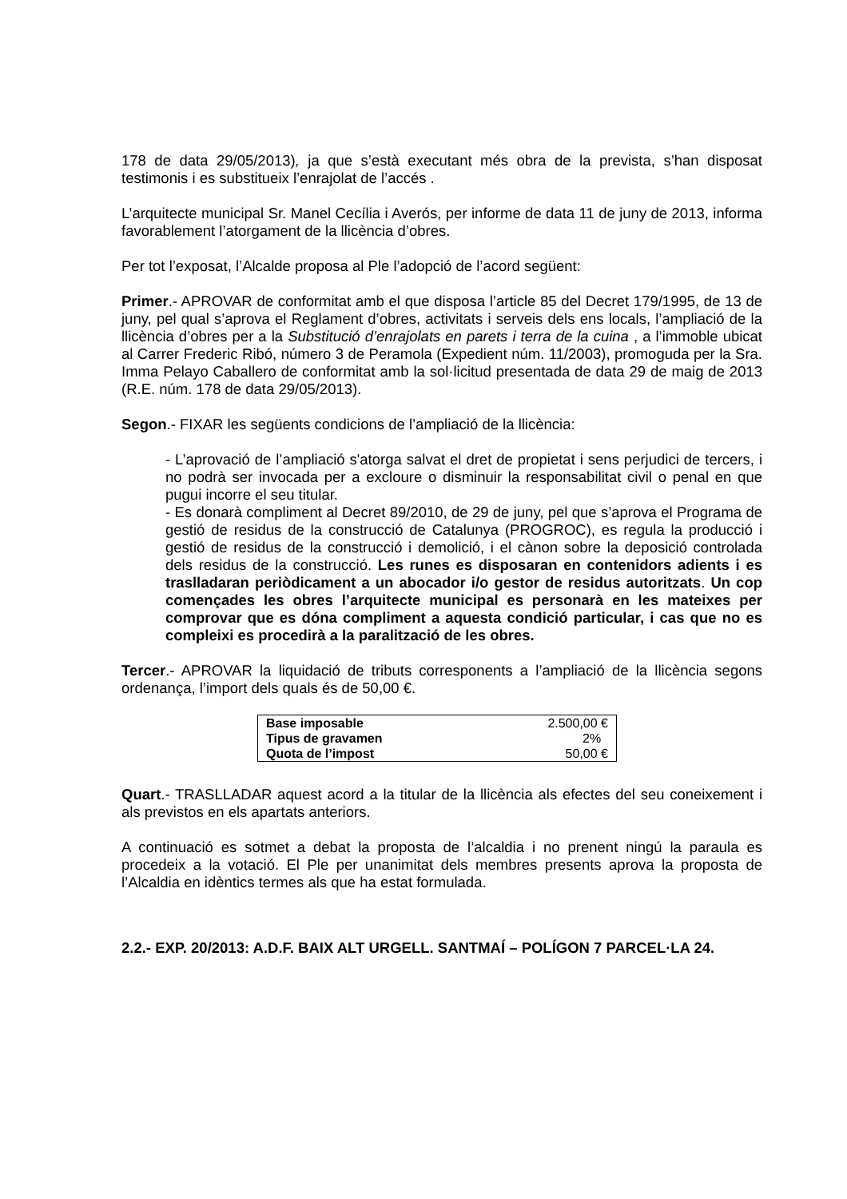178 de data 29/05/2013), ja que s’està executant més obra de la prevista, s’han disposat testimonis i es substitueix l’enrajolat de l’accés .
L’arquitecte municipal Sr. Manel Cecília i Averós, per informe de data 11 de juny de 2013, informa favorablement l’atorgament de la llicència d’obres.
Per tot l’exposat, l’Alcalde proposa al Ple l’adopció de l’acord següent:
Primer.- APROVAR de conformitat amb el que disposa l’article 85 del Decret 179/1995, de 13 de juny, pel qual s’aprova el Reglament d’obres, activitats i serveis dels ens locals, l’ampliació de la llicència d’obres per a la Substitució d’enrajolats en parets i terra de la cuina , a l’immoble ubicat al Carrer Frederic Ribó, número 3 de Peramola (Expedient núm. 11/2003), promoguda per la Sra. Imma Pelayo Caballero de conformitat amb la sol·licitud presentada de data 29 de maig de 2013 (R.E. núm. 178 de data 29/05/2013).
Segon.- FIXAR les següents condicions de l’ampliació de la llicència:
- L’aprovació de l’ampliació s'atorga salvat el dret de propietat i sens perjudici de tercers, i no podrà ser invocada per a excloure o disminuir la responsabilitat civil o penal en que pugui incorre el seu titular.
- Es donarà compliment al Decret 89/2010, de 29 de juny, pel que s’aprova el Programa de gestió de residus de la construcció de Catalunya (PROGROC), es regula la producció i gestió de residus de la construcció i demolició, i el cànon sobre la deposició controlada dels residus de la construcció. Les runes es disposaran en contenidors adients i es traslladaran periòdicament a un abocador i/o gestor de residus autoritzats. Un cop començades les obres l’arquitecte municipal es personarà en les mateixes per comprovar que es dóna compliment a aquesta condició particular, i cas que no es compleixi es procedirà a la paralització de les obres.
Tercer.- APROVAR la liquidació de tributs corresponents a l’ampliació de la llicència segons ordenança, l’import dels quals és de 50,00 €.
| Base imposable | 2.500,00 € |
| Tipus de gravamen | 2% |
| Quota de l’impost | 50,00 € |
Quart.- TRASLLADAR aquest acord a la titular de la llicència als efectes del seu coneixement i als previstos en els apartats anteriors.
A continuació es sotmet a debat la proposta de l’alcaldia i no prenent ningú la paraula es procedeix a la votació. El Ple per unanimitat dels membres presents aprova la proposta de l’Alcaldia en idèntics termes als que ha estat formulada.
2.2.- EXP. 20/2013: A.D.F. BAIX ALT URGELL. SANTMAÍ – POLÍGON 7 PARCEL·LA 24.